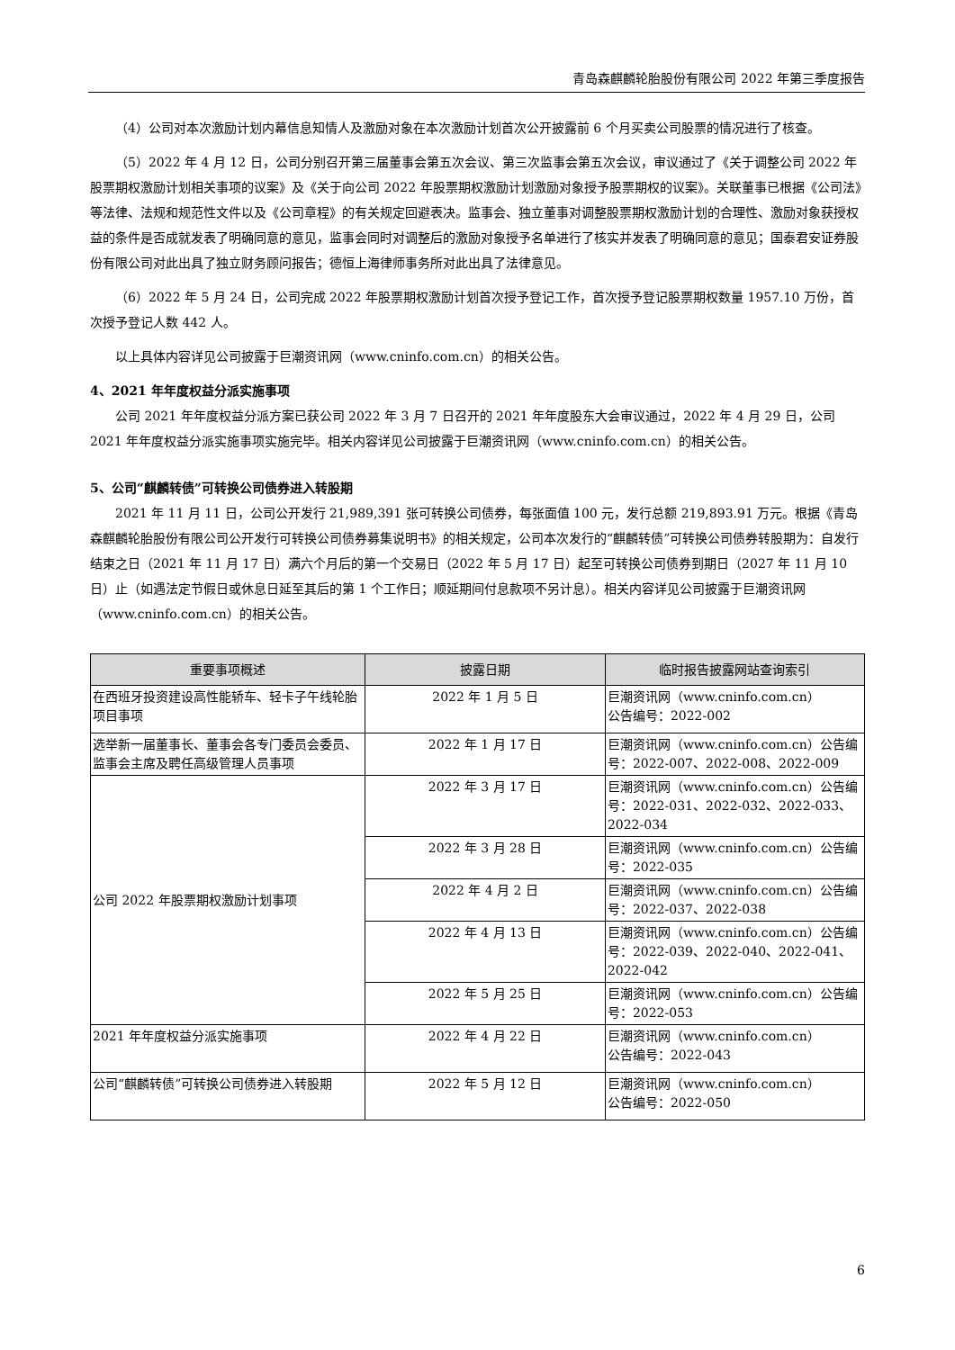青岛森麒麟轮胎股份有限公司 2022 年第三季度报告
（4）公司对本次激励计划内幕信息知情人及激励对象在本次激励计划首次公开披露前 6 个月买卖公司股票的情况进行了核查。
（5）2022 年 4 月 12 日，公司分别召开第三届董事会第五次会议、第三次监事会第五次会议，审议通过了《关于调整公司 2022 年股票期权激励计划相关事项的议案》及《关于向公司 2022 年股票期权激励计划激励对象授予股票期权的议案》。关联董事已根据《公司法》等法律、法规和规范性文件以及《公司章程》的有关规定回避表决。监事会、独立董事对调整股票期权激励计划的合理性、激励对象获授权益的条件是否成就发表了明确同意的意见，监事会同时对调整后的激励对象授予名单进行了核实并发表了明确同意的意见；国泰君安证券股份有限公司对此出具了独立财务顾问报告；德恒上海律师事务所对此出具了法律意见。
（6）2022 年 5 月 24 日，公司完成 2022 年股票期权激励计划首次授予登记工作，首次授予登记股票期权数量 1957.10 万份，首次授予登记人数 442 人。
以上具体内容详见公司披露于巨潮资讯网（www.cninfo.com.cn）的相关公告。
4、2021 年年度权益分派实施事项
公司 2021 年年度权益分派方案已获公司 2022 年 3 月 7 日召开的 2021 年年度股东大会审议通过，2022 年 4 月 29 日，公司 2021 年年度权益分派实施事项实施完毕。相关内容详见公司披露于巨潮资讯网（www.cninfo.com.cn）的相关公告。
5、公司“麒麟转债”可转换公司债券进入转股期
2021 年 11 月 11 日，公司公开发行 21,989,391 张可转换公司债券，每张面值 100 元，发行总额 219,893.91 万元。根据《青岛森麒麟轮胎股份有限公司公开发行可转换公司债券募集说明书》的相关规定，公司本次发行的“麒麟转债”可转换公司债券转股期为：自发行结束之日（2021 年 11 月 17 日）满六个月后的第一个交易日（2022 年 5 月 17 日）起至可转换公司债券到期日（2027 年 11 月 10 日）止（如遇法定节假日或休息日延至其后的第 1 个工作日；顺延期间付息款项不另计息）。相关内容详见公司披露于巨潮资讯网（www.cninfo.com.cn）的相关公告。
| 重要事项概述 | 披露日期 | 临时报告披露网站查询索引 |
| --- | --- | --- |
| 在西班牙投资建设高性能轿车、轻卡子午线轮胎项目事项 | 2022 年 1 月 5 日 | 巨潮资讯网（www.cninfo.com.cn） 公告编号：2022-002 |
| 选举新一届董事长、董事会各专门委员会委员、监事会主席及聘任高级管理人员事项 | 2022 年 1 月 17 日 | 巨潮资讯网（www.cninfo.com.cn）公告编号：2022-007、2022-008、2022-009 |
| 公司 2022 年股票期权激励计划事项 | 2022 年 3 月 17 日 | 巨潮资讯网（www.cninfo.com.cn）公告编号：2022-031、2022-032、2022-033、2022-034 |
| | 2022 年 3 月 28 日 | 巨潮资讯网（www.cninfo.com.cn）公告编号：2022-035 |
| | 2022 年 4 月 2 日 | 巨潮资讯网（www.cninfo.com.cn）公告编号：2022-037、2022-038 |
| | 2022 年 4 月 13 日 | 巨潮资讯网（www.cninfo.com.cn）公告编号：2022-039、2022-040、2022-041、2022-042 |
| | 2022 年 5 月 25 日 | 巨潮资讯网（www.cninfo.com.cn）公告编号：2022-053 |
| 2021 年年度权益分派实施事项 | 2022 年 4 月 22 日 | 巨潮资讯网（www.cninfo.com.cn） 公告编号：2022-043 |
| 公司“麒麟转债”可转换公司债券进入转股期 | 2022 年 5 月 12 日 | 巨潮资讯网（www.cninfo.com.cn） 公告编号：2022-050 |
6